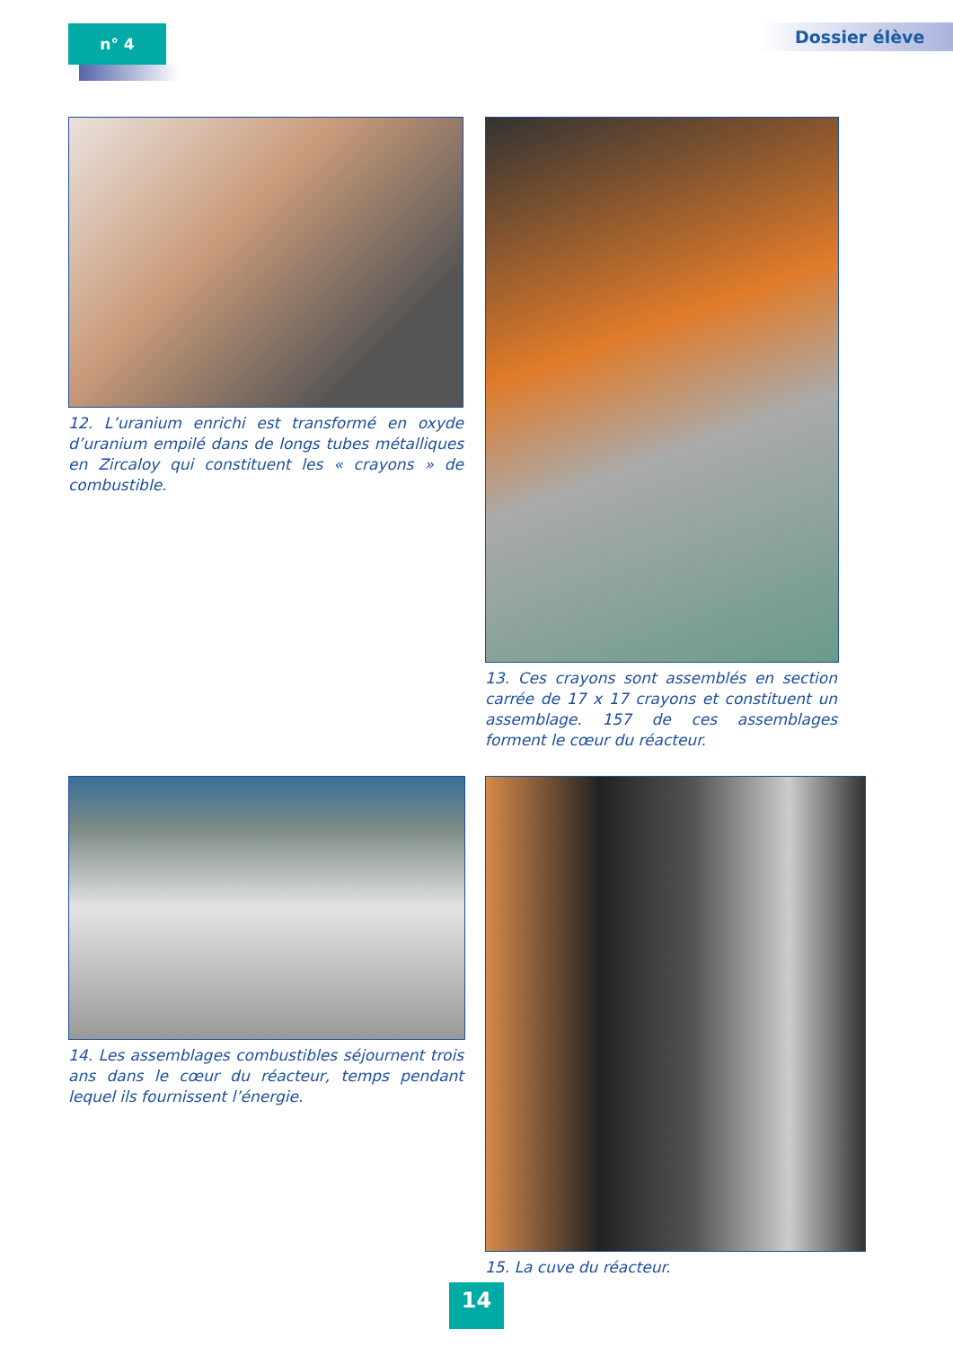n° 4 Dossier élève
12. L’uranium enrichi est transformé en oxyde d’uranium empilé dans de longs tubes métalliques en Zircaloy qui constituent les « crayons » de combustible.
13. Ces crayons sont assemblés en section carrée de 17 x 17 crayons et constituent un assemblage. 157 de ces assemblages forment le cœur du réacteur.
14. Les assemblages combustibles séjournent trois ans dans le cœur du réacteur, temps pendant lequel ils fournissent l’énergie.
15. La cuve du réacteur.
14